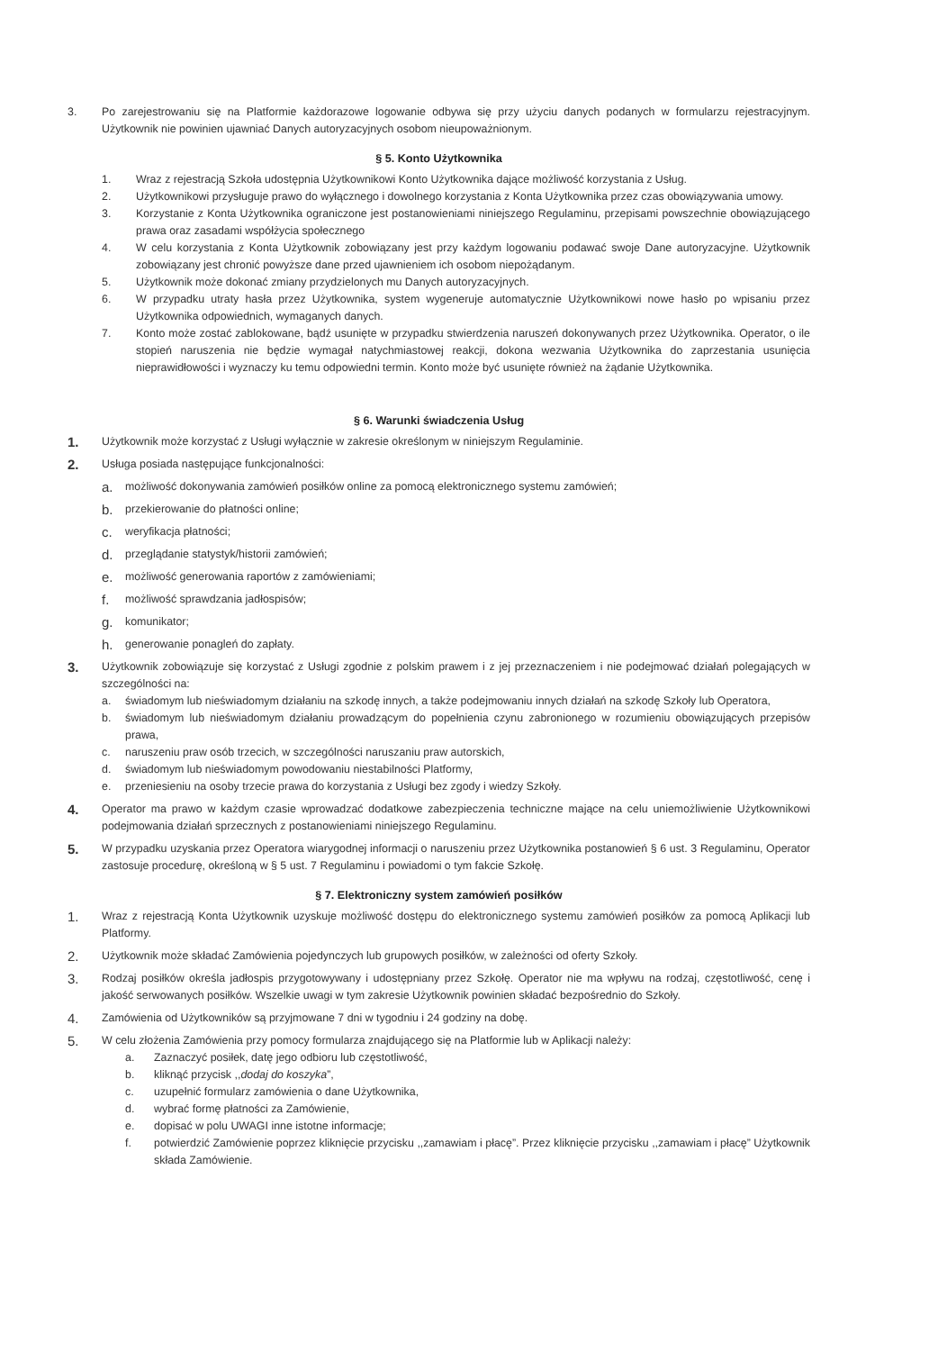3. Po zarejestrowaniu się na Platformie każdorazowe logowanie odbywa się przy użyciu danych podanych w formularzu rejestracyjnym. Użytkownik nie powinien ujawniać Danych autoryzacyjnych osobom nieupoważnionym.
§ 5. Konto Użytkownika
1. Wraz z rejestracją Szkoła udostępnia Użytkownikowi Konto Użytkownika dające możliwość korzystania z Usług.
2. Użytkownikowi przysługuje prawo do wyłącznego i dowolnego korzystania z Konta Użytkownika przez czas obowiązywania umowy.
3. Korzystanie z Konta Użytkownika ograniczone jest postanowieniami niniejszego Regulaminu, przepisami powszechnie obowiązującego prawa oraz zasadami współżycia społecznego
4. W celu korzystania z Konta Użytkownik zobowiązany jest przy każdym logowaniu podawać swoje Dane autoryzacyjne. Użytkownik zobowiązany jest chronić powyższe dane przed ujawnieniem ich osobom niepożądanym.
5. Użytkownik może dokonać zmiany przydzielonych mu Danych autoryzacyjnych.
6. W przypadku utraty hasła przez Użytkownika, system wygeneruje automatycznie Użytkownikowi nowe hasło po wpisaniu przez Użytkownika odpowiednich, wymaganych danych.
7. Konto może zostać zablokowane, bądź usunięte w przypadku stwierdzenia naruszeń dokonywanych przez Użytkownika. Operator, o ile stopień naruszenia nie będzie wymagał natychmiastowej reakcji, dokona wezwania Użytkownika do zaprzestania usunięcia nieprawidłowości i wyznaczy ku temu odpowiedni termin. Konto może być usunięte również na żądanie Użytkownika.
§ 6. Warunki świadczenia Usług
1.
Użytkownik może korzystać z Usługi wyłącznie w zakresie określonym w niniejszym Regulaminie.
2.
Usługa posiada następujące funkcjonalności:
a.
możliwość dokonywania zamówień posiłków online za pomocą elektronicznego systemu zamówień;
b.
przekierowanie do płatności online;
c.
weryfikacja płatności;
d.
przeglądanie statystyk/historii zamówień;
e.
możliwość generowania raportów z zamówieniami;
f.
możliwość sprawdzania jadłospisów;
g.
komunikator;
h.
generowanie ponagleń do zapłaty.
3.
Użytkownik zobowiązuje się korzystać z Usługi zgodnie z polskim prawem i z jej przeznaczeniem i nie podejmować działań polegających w szczególności na:
a. świadomym lub nieświadomym działaniu na szkodę innych, a także podejmowaniu innych działań na szkodę Szkoły lub Operatora,
b. świadomym lub nieświadomym działaniu prowadzącym do popełnienia czynu zabronionego w rozumieniu obowiązujących przepisów prawa,
c. naruszeniu praw osób trzecich, w szczególności naruszaniu praw autorskich,
d. świadomym lub nieświadomym powodowaniu niestabilności Platformy,
e. przeniesieniu na osoby trzecie prawa do korzystania z Usługi bez zgody i wiedzy Szkoły.
4.
Operator ma prawo w każdym czasie wprowadzać dodatkowe zabezpieczenia techniczne mające na celu uniemożliwienie Użytkownikowi podejmowania działań sprzecznych z postanowieniami niniejszego Regulaminu.
5.
W przypadku uzyskania przez Operatora wiarygodnej informacji o naruszeniu przez Użytkownika postanowień § 6 ust. 3 Regulaminu, Operator zastosuje procedurę, określoną w § 5 ust. 7 Regulaminu i powiadomi o tym fakcie Szkołę.
§ 7. Elektroniczny system zamówień posiłków
1.
Wraz z rejestracją Konta Użytkownik uzyskuje możliwość dostępu do elektronicznego systemu zamówień posiłków za pomocą Aplikacji lub Platformy.
2.
Użytkownik może składać Zamówienia pojedynczych lub grupowych posiłków, w zależności od oferty Szkoły.
3.
Rodzaj posiłków określa jadłospis przygotowywany i udostępniany przez Szkołę. Operator nie ma wpływu na rodzaj, częstotliwość, cenę i jakość serwowanych posiłków. Wszelkie uwagi w tym zakresie Użytkownik powinien składać bezpośrednio do Szkoły.
4.
Zamówienia od Użytkowników są przyjmowane 7 dni w tygodniu i 24 godziny na dobę.
5.
W celu złożenia Zamówienia przy pomocy formularza znajdującego się na Platformie lub w Aplikacji należy:
a. Zaznaczyć posiłek, datę jego odbioru lub częstotliwość,
b. kliknąć przycisk ,,dodaj do koszyka”,
c. uzupełnić formularz zamówienia o dane Użytkownika,
d. wybrać formę płatności za Zamówienie,
e. dopisać w polu UWAGI inne istotne informacje;
f. potwierdzić Zamówienie poprzez kliknięcie przycisku ,,zamawiam i płacę”. Przez kliknięcie przycisku ,,zamawiam i płacę” Użytkownik składa Zamówienie.